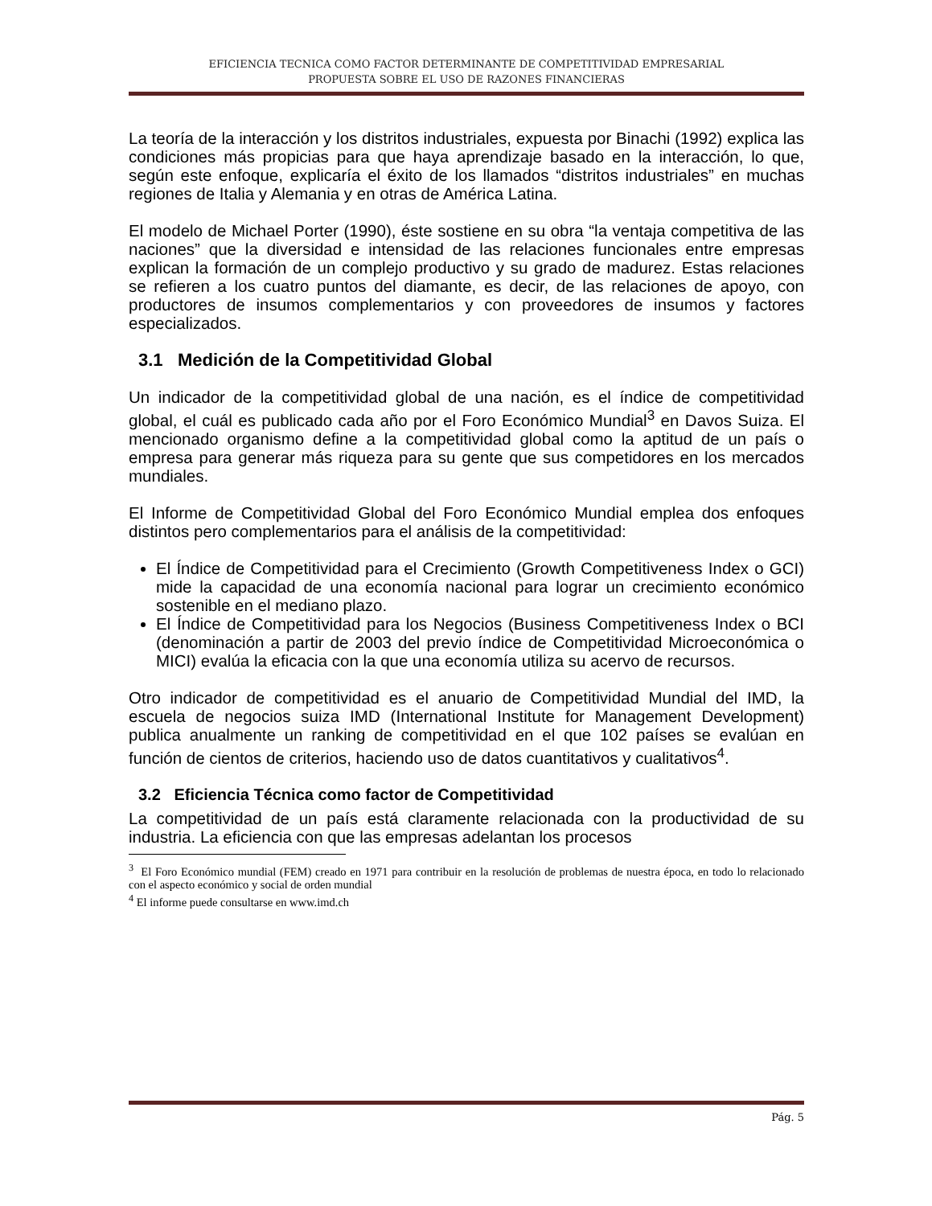EFICIENCIA TECNICA COMO FACTOR DETERMINANTE DE COMPETITIVIDAD EMPRESARIAL
PROPUESTA SOBRE EL USO DE RAZONES FINANCIERAS
La teoría de la interacción y los distritos industriales, expuesta por Binachi (1992) explica las condiciones más propicias para que haya aprendizaje basado en la interacción, lo que, según este enfoque, explicaría el éxito de los llamados “distritos industriales” en muchas regiones de Italia y Alemania y en otras de América Latina.
El modelo de Michael Porter (1990), éste sostiene en su obra “la ventaja competitiva de las naciones” que la diversidad e intensidad de las relaciones funcionales entre empresas explican la formación de un complejo productivo y su grado de madurez. Estas relaciones se refieren a los cuatro puntos del diamante, es decir, de las relaciones de apoyo, con productores de insumos complementarios y con proveedores de insumos y factores especializados.
3.1 Medición de la Competitividad Global
Un indicador de la competitividad global de una nación, es el índice de competitividad global, el cuál es publicado cada año por el Foro Económico Mundial<sup>3</sup> en Davos Suiza. El mencionado organismo define a la competitividad global como la aptitud de un país o empresa para generar más riqueza para su gente que sus competidores en los mercados mundiales.
El Informe de Competitividad Global del Foro Económico Mundial emplea dos enfoques distintos pero complementarios para el análisis de la competitividad:
El Índice de Competitividad para el Crecimiento (Growth Competitiveness Index o GCI) mide la capacidad de una economía nacional para lograr un crecimiento económico sostenible en el mediano plazo.
El Índice de Competitividad para los Negocios (Business Competitiveness Index o BCI (denominación a partir de 2003 del previo índice de Competitividad Microeconómica o MICI) evalúa la eficacia con la que una economía utiliza su acervo de recursos.
Otro indicador de competitividad es el anuario de Competitividad Mundial del IMD, la escuela de negocios suiza IMD (International Institute for Management Development) publica anualmente un ranking de competitividad en el que 102 países se evalúan en función de cientos de criterios, haciendo uso de datos cuantitativos y cualitativos<sup>4</sup>.
3.2 Eficiencia Técnica como factor de Competitividad
La competitividad de un país está claramente relacionada con la productividad de su industria. La eficiencia con que las empresas adelantan los procesos
<sup>3</sup> El Foro Económico mundial (FEM) creado en 1971 para contribuir en la resolución de problemas de nuestra época, en todo lo relacionado con el aspecto económico y social de orden mundial
<sup>4</sup> El informe puede consultarse en www.imd.ch
Pág. 5